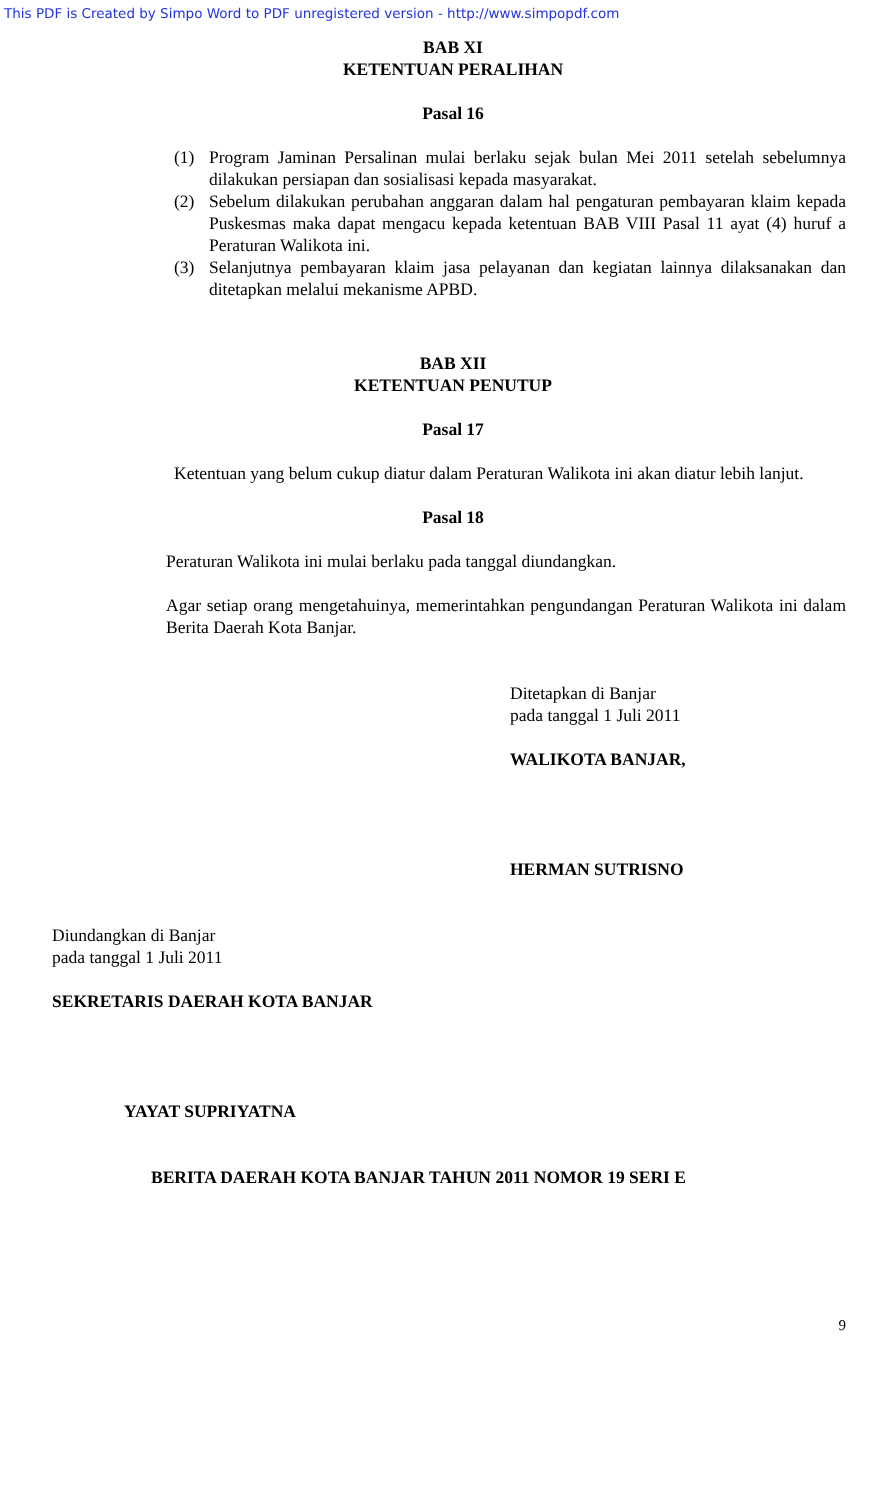This PDF is Created by Simpo Word to PDF unregistered version - http://www.simpopdf.com
BAB XI
KETENTUAN PERALIHAN
Pasal 16
(1) Program Jaminan Persalinan mulai berlaku sejak bulan Mei 2011 setelah sebelumnya dilakukan persiapan dan sosialisasi kepada masyarakat.
(2) Sebelum dilakukan perubahan anggaran dalam hal pengaturan pembayaran klaim kepada Puskesmas maka dapat mengacu kepada ketentuan BAB VIII Pasal 11 ayat (4) huruf a Peraturan Walikota ini.
(3) Selanjutnya pembayaran klaim jasa pelayanan dan kegiatan lainnya dilaksanakan dan ditetapkan melalui mekanisme APBD.
BAB XII
KETENTUAN PENUTUP
Pasal 17
Ketentuan yang belum cukup diatur dalam Peraturan Walikota ini akan diatur lebih lanjut.
Pasal 18
Peraturan Walikota ini mulai berlaku pada tanggal diundangkan.
Agar setiap orang mengetahuinya, memerintahkan pengundangan Peraturan Walikota ini dalam Berita Daerah Kota Banjar.
Ditetapkan di Banjar
pada tanggal 1 Juli 2011
WALIKOTA BANJAR,
HERMAN SUTRISNO
Diundangkan di Banjar
pada tanggal 1 Juli 2011
SEKRETARIS DAERAH KOTA BANJAR
YAYAT SUPRIYATNA
BERITA DAERAH KOTA BANJAR TAHUN 2011 NOMOR 19 SERI E
9